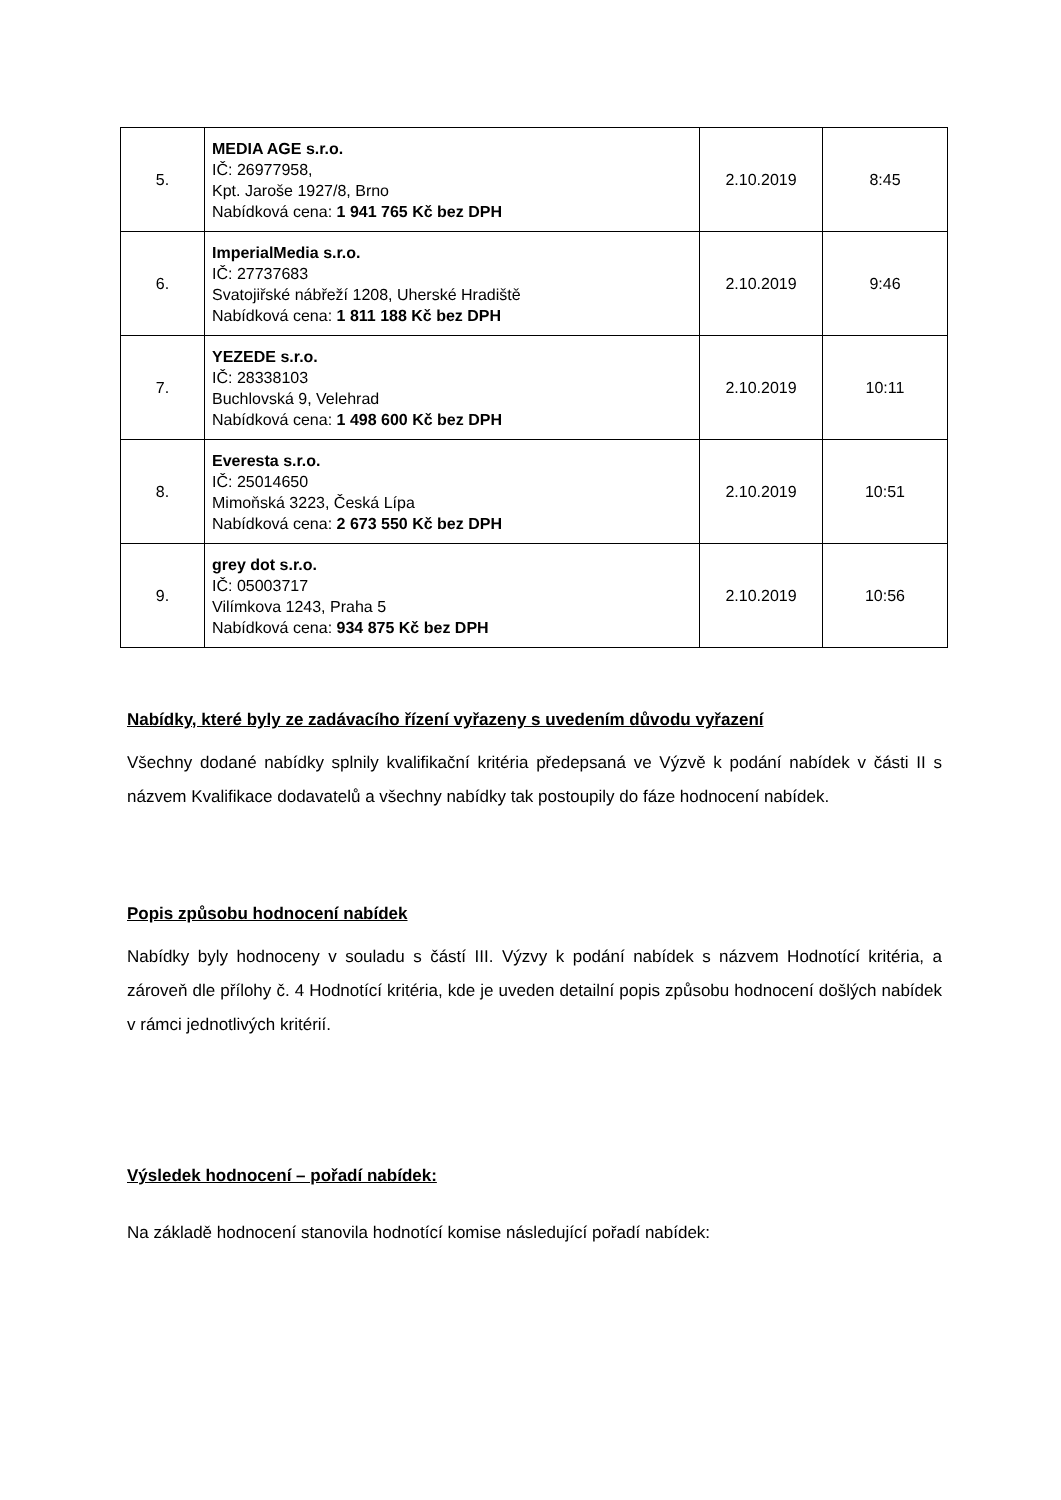| 5. | MEDIA AGE s.r.o. IČ: 26977958, Kpt. Jaroše 1927/8, Brno Nabídková cena: 1 941 765 Kč bez DPH | 2.10.2019 | 8:45 |
| 6. | ImperialMedia s.r.o. IČ: 27737683 Svatojiřské nábřeží 1208, Uherské Hradiště Nabídková cena: 1 811 188 Kč bez DPH | 2.10.2019 | 9:46 |
| 7. | YEZEDE s.r.o. IČ: 28338103 Buchlovská 9, Velehrad Nabídková cena: 1 498 600 Kč bez DPH | 2.10.2019 | 10:11 |
| 8. | Everesta s.r.o. IČ: 25014650 Mimoňská 3223, Česká Lípa Nabídková cena: 2 673 550 Kč bez DPH | 2.10.2019 | 10:51 |
| 9. | grey dot s.r.o. IČ: 05003717 Vilímkova 1243, Praha 5 Nabídková cena: 934 875 Kč bez DPH | 2.10.2019 | 10:56 |
Nabídky, které byly ze zadávacího řízení vyřazeny s uvedením důvodu vyřazení
Všechny dodané nabídky splnily kvalifikační kritéria předepsaná ve Výzvě k podání nabídek v části II s názvem Kvalifikace dodavatelů a všechny nabídky tak postoupily do fáze hodnocení nabídek.
Popis způsobu hodnocení nabídek
Nabídky byly hodnoceny v souladu s částí III. Výzvy k podání nabídek s názvem Hodnotící kritéria, a zároveň dle přílohy č. 4 Hodnotící kritéria, kde je uveden detailní popis způsobu hodnocení došlých nabídek v rámci jednotlivých kritérií.
Výsledek hodnocení – pořadí nabídek:
Na základě hodnocení stanovila hodnotící komise následující pořadí nabídek: